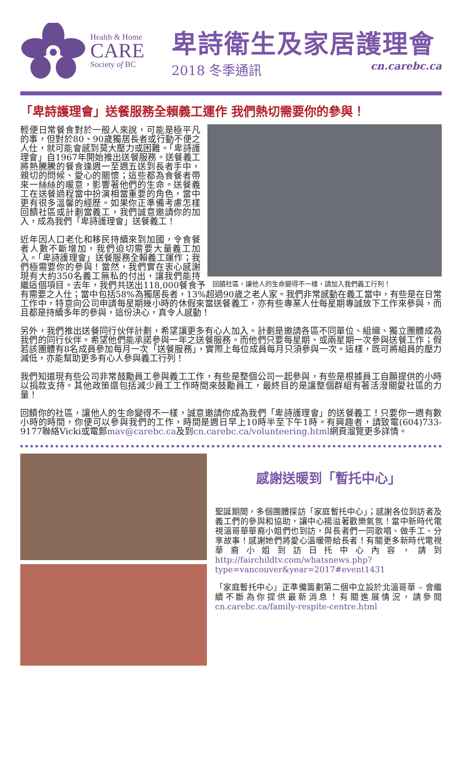Health & Home
CARE
Society of BC
卑詩衛生及家居護理會
2018 冬季通訊 cn.carebc.ca
「卑詩護理會」送餐服務全賴義工運作 我們熱切需要你的參與！
輕便日常餐食對於一般人來說，可能是極平凡的事，但對於80、90歲獨居長者或行動不便之人仕，就可能會感到莫大壓力或困難。「卑詩護理會」自1967年開始推出送餐服務。送餐義工將熱騰騰的餐食逢週一至週五送到長者手中，親切的問候、愛心的關懷；這些都為食餐者帶來一絲絲的暖意，影響著他們的生命。送餐義工在送餐過程當中扮演相當重要的角色，當中更有很多溫馨的經歷。如果你正準備考慮怎樣回饋社區或計劃當義工，我們誠意邀請你的加入，成為我們「卑詩護理會」送餐義工！
回饋社區，讓他人的生命變得不一樣，請加入我們義工行列！ 近年因人口老化和移民持續來到加國，令食餐者人數不斷增加，我們迫切需要大量義工加入。「卑詩護理會」送餐服務全賴義工運作；我們極需要你的參與！當然，我們實在衷心感謝現有大約350名義工無私的付出，讓我們能持繼這個項目。去年，我們共送出118,000餐食予有需要之人仕；當中包括58%為獨居長者，13%超過90歲之老人家。我們非常感動在義工當中，有些是在日常工作中，特意向公司申請每星期幾小時的休假來當送餐義工，亦有些專業人仕每星期專誠放下工作來參與，而且都是持續多年的參與，這份決心，真令人感動！
另外，我們推出送餐同行伙伴計劃，希望讓更多有心人加入。計劃是邀請各區不同單位、組織、獨立團體成為我們的同行伙伴。希望他們能承諾參與一年之送餐服務。而他們只要每星期、或兩星期一次參與送餐工作；假若該團體有8名成員參加每月一次「送餐服務」，實際上每位成員每月只須參與一次。這樣，既可將組員的壓力減低，亦能幫助更多有心人參與義工行列！
我們知道現有些公司非常鼓勵員工參與義工工作，有些是整個公司一起參與，有些是根據員工自願提供的小時以捐款支持。其他政策還包括減少員工工作時間來鼓勵員工，最終目的是讓整個群組有著活潑關愛社區的力量！
回饋你的社區，讓他人的生命變得不一樣，誠意邀請你成為我們「卑詩護理會」的送餐義工！只要你一週有數小時的時間，你便可以參與我們的工作，時間是週日早上10時半至下午1時。有興趣者，請致電(604)733-9177聯絡Vicki或電郵mav@carebc.ca及到cn.carebc.ca/volunteering.html網頁溜覽更多詳情。
感謝送暖到「暫托中心」
聖誕期間，多個團體探訪「家庭暫托中心」；感謝各位到訪者及義工們的參與和協助，讓中心揚溢著歡樂氣氛！當中新時代電視溫哥華華裔小姐們也到訪，與長者們一同歌唱、做手工、分享故事！感謝她們將愛心溫暖帶給長者！有關更多新時代電視華裔小姐到訪日托中心內容，請到 http://fairchildtv.com/whatsnews.php?type=vancouver&year=2017#event1431
「家庭暫托中心」正準備籌劃第二個中立設於北溫哥華 – 會繼續不斷為你提供最新消息！有關進展情況，請參閱 cn.carebc.ca/family-respite-centre.html